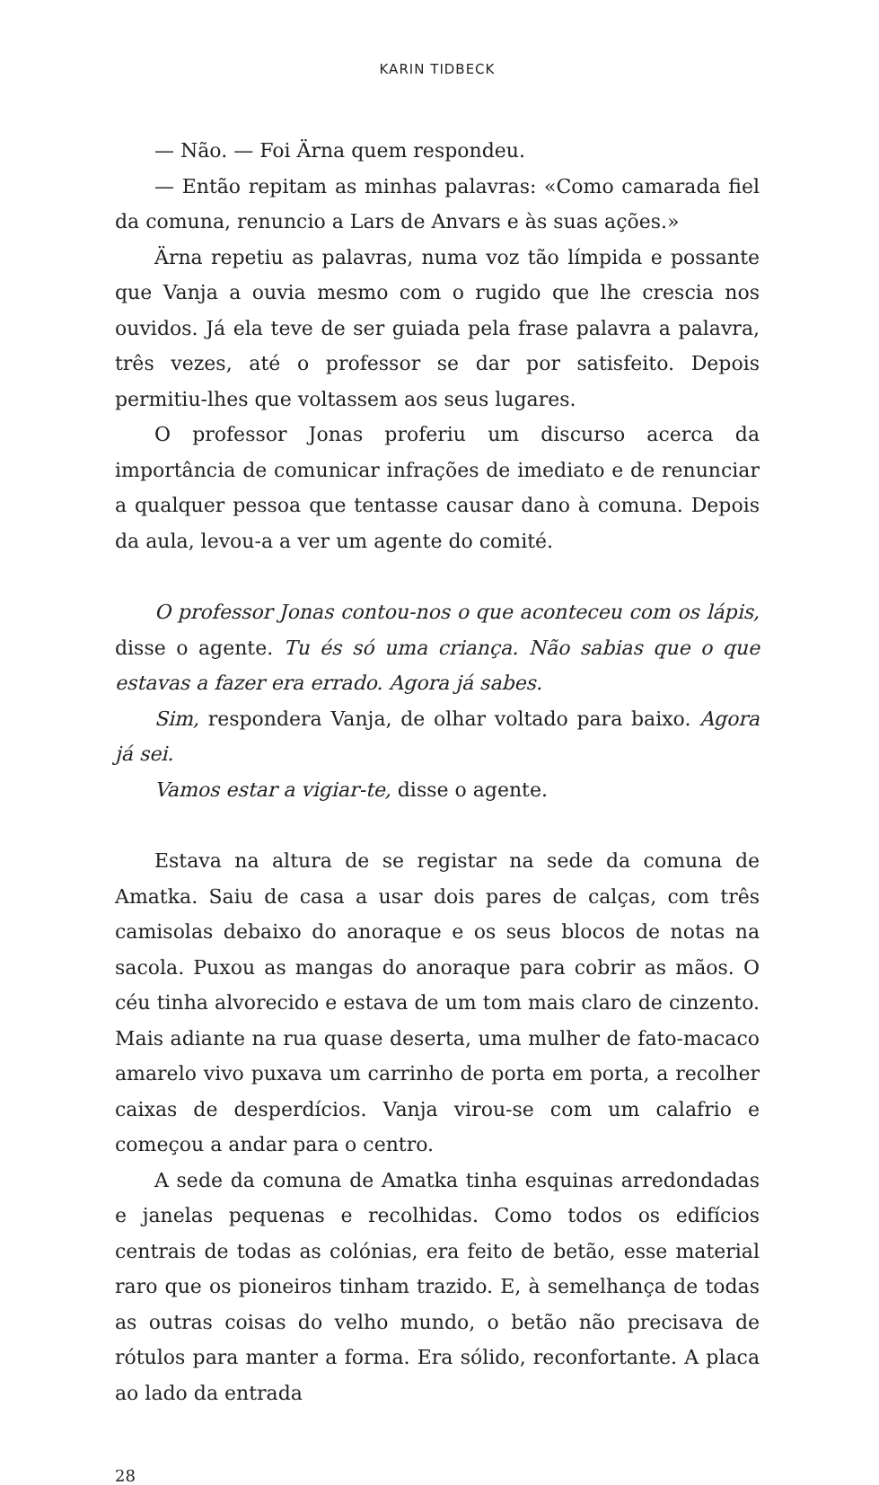KARIN TIDBECK
— Não. — Foi Ärna quem respondeu.
— Então repitam as minhas palavras: «Como camarada fiel da comuna, renuncio a Lars de Anvars e às suas ações.»
Ärna repetiu as palavras, numa voz tão límpida e possante que Vanja a ouvia mesmo com o rugido que lhe crescia nos ouvidos. Já ela teve de ser guiada pela frase palavra a palavra, três vezes, até o professor se dar por satisfeito. Depois permitiu-lhes que voltassem aos seus lugares.
O professor Jonas proferiu um discurso acerca da importância de comunicar infrações de imediato e de renunciar a qualquer pessoa que tentasse causar dano à comuna. Depois da aula, levou-a a ver um agente do comité.
O professor Jonas contou-nos o que aconteceu com os lápis, disse o agente. Tu és só uma criança. Não sabias que o que estavas a fazer era errado. Agora já sabes.
Sim, respondera Vanja, de olhar voltado para baixo. Agora já sei.
Vamos estar a vigiar-te, disse o agente.
Estava na altura de se registar na sede da comuna de Amatka. Saiu de casa a usar dois pares de calças, com três camisolas debaixo do anoraque e os seus blocos de notas na sacola. Puxou as mangas do anoraque para cobrir as mãos. O céu tinha alvorecido e estava de um tom mais claro de cinzento. Mais adiante na rua quase deserta, uma mulher de fato-macaco amarelo vivo puxava um carrinho de porta em porta, a recolher caixas de desperdícios. Vanja virou-se com um calafrio e começou a andar para o centro.
A sede da comuna de Amatka tinha esquinas arredondadas e janelas pequenas e recolhidas. Como todos os edifícios centrais de todas as colónias, era feito de betão, esse material raro que os pioneiros tinham trazido. E, à semelhança de todas as outras coisas do velho mundo, o betão não precisava de rótulos para manter a forma. Era sólido, reconfortante. A placa ao lado da entrada
28